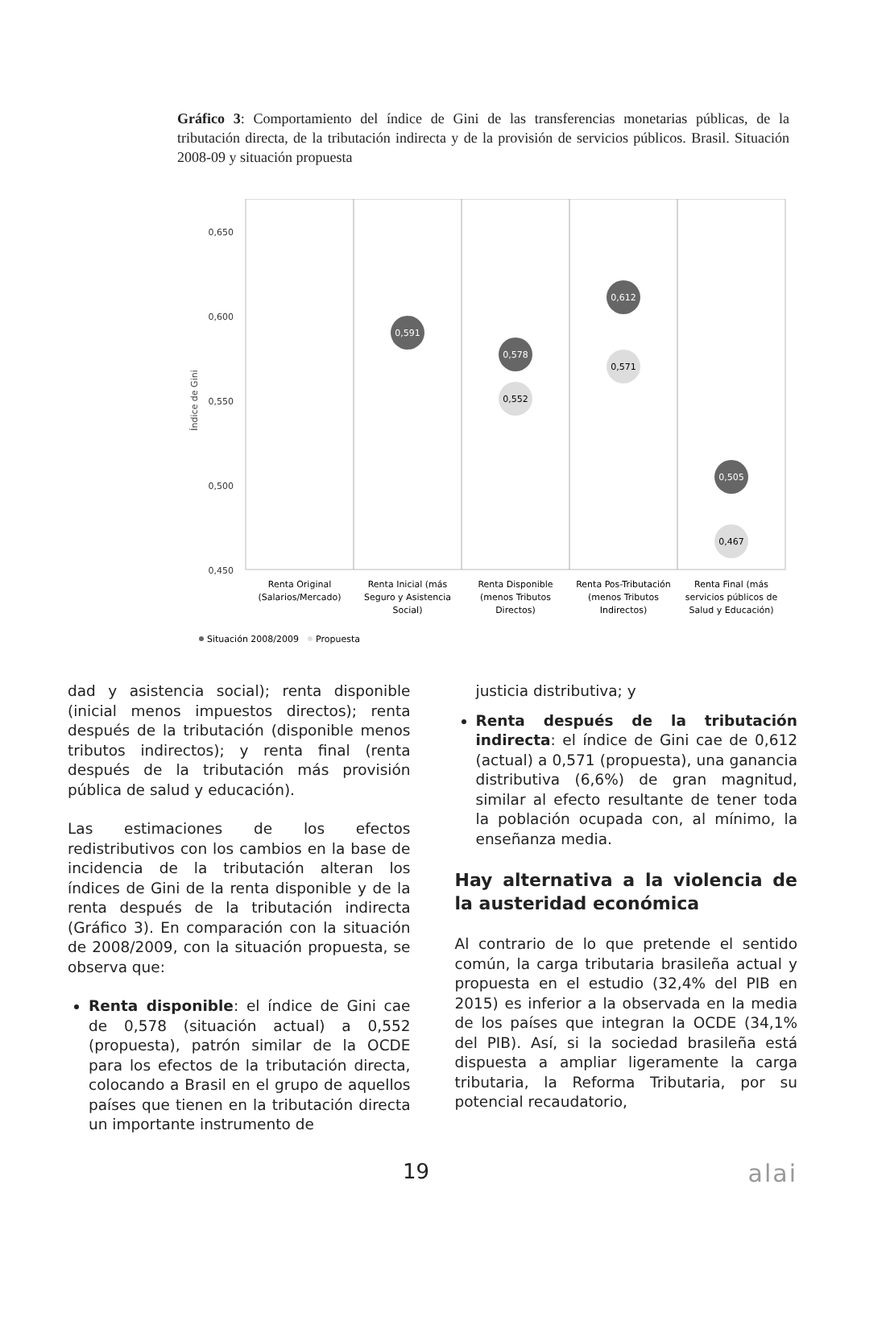Gráfico 3: Comportamiento del índice de Gini de las transferencias monetarias públicas, de la tributación directa, de la tributación indirecta y de la provisión de servicios públicos. Brasil. Situación 2008-09 y situación propuesta
0,650
0,600
0,550
0,500
0,450
Índice de Gini
0,591
0,578
0,612
0,505
0,552
0,571
0,467
Renta Original
(Salarios/Mercado)
Renta Inicial (más
Seguro y Asistencia
Social)
Renta Disponible
(menos Tributos
Directos)
Renta Pos-Tributación
(menos Tributos
Indirectos)
Renta Final (más
servicios públicos de
Salud y Educación)
Situación 2008/2009
Propuesta
dad y asistencia social); renta disponible (inicial menos impuestos directos); renta después de la tributación (disponible menos tributos indirectos); y renta final (renta después de la tributación más provisión pública de salud y educación).
Las estimaciones de los efectos redistributivos con los cambios en la base de incidencia de la tributación alteran los índices de Gini de la renta disponible y de la renta después de la tributación indirecta (Gráfico 3). En comparación con la situación de 2008/2009, con la situación propuesta, se observa que:
Renta disponible: el índice de Gini cae de 0,578 (situación actual) a 0,552 (propuesta), patrón similar de la OCDE para los efectos de la tributación directa, colocando a Brasil en el grupo de aquellos países que tienen en la tributación directa un importante instrumento de
justicia distributiva; y
Renta después de la tributación indirecta: el índice de Gini cae de 0,612 (actual) a 0,571 (propuesta), una ganancia distributiva (6,6%) de gran magnitud, similar al efecto resultante de tener toda la población ocupada con, al mínimo, la enseñanza media.
Hay alternativa a la violencia de la austeridad económica
Al contrario de lo que pretende el sentido común, la carga tributaria brasileña actual y propuesta en el estudio (32,4% del PIB en 2015) es inferior a la observada en la media de los países que integran la OCDE (34,1% del PIB). Así, si la sociedad brasileña está dispuesta a ampliar ligeramente la carga tributaria, la Reforma Tributaria, por su potencial recaudatorio,
19 alai